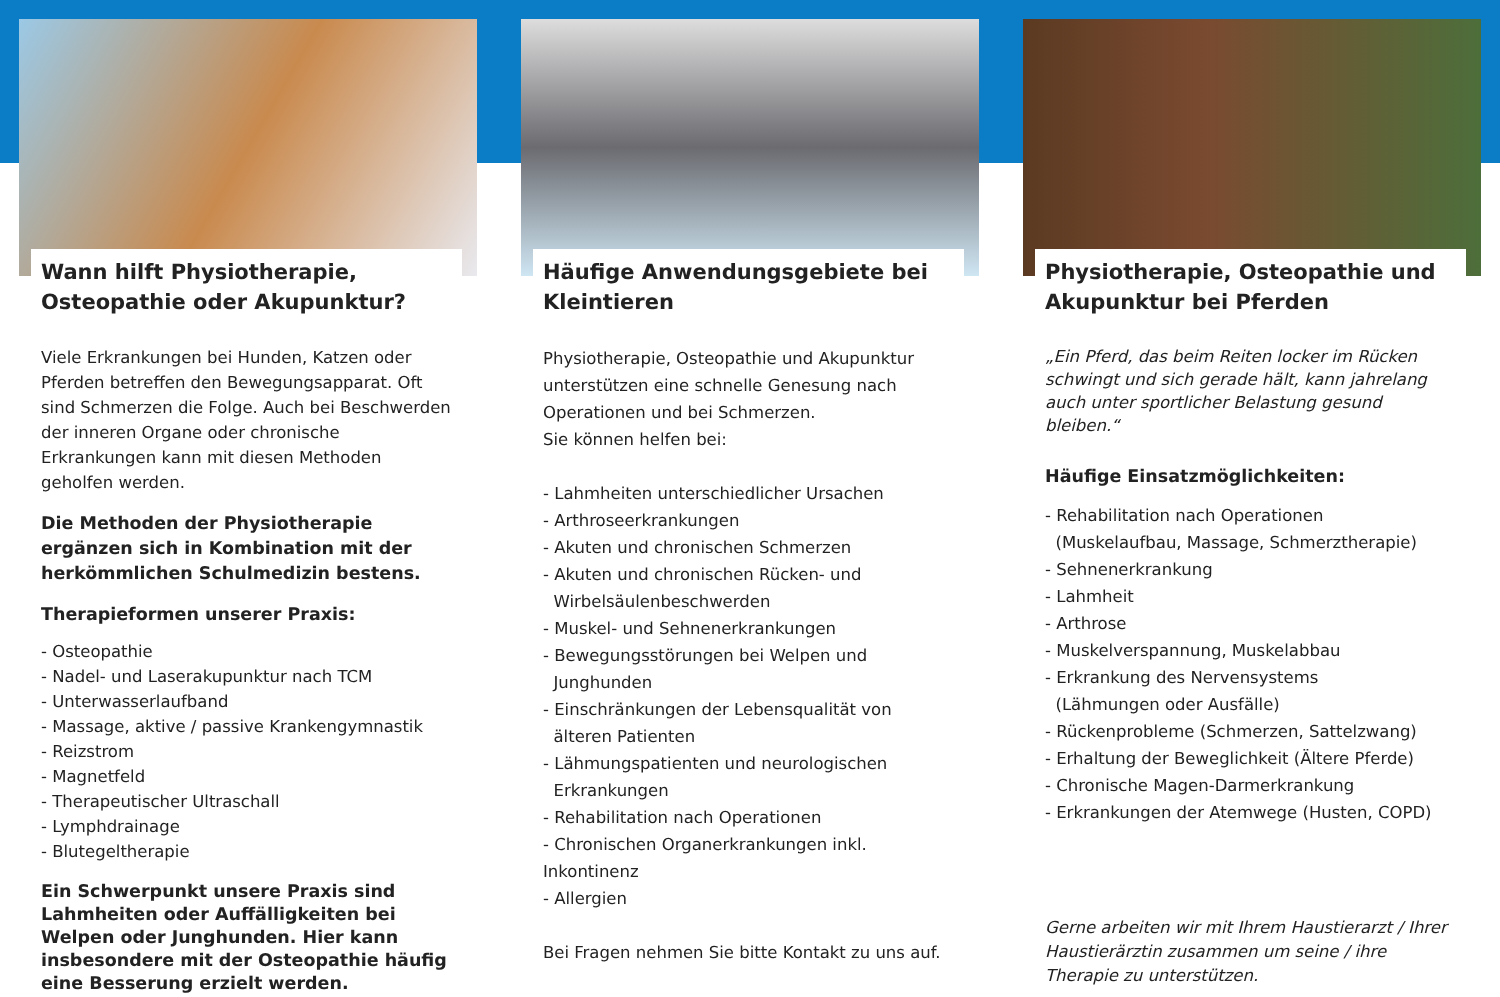Wann hilft Physiotherapie, Osteopathie oder Akupunktur?
Viele Erkrankungen bei Hunden, Katzen oder Pferden betreffen den Bewegungsapparat. Oft sind Schmerzen die Folge. Auch bei Beschwerden der inneren Organe oder chronische Erkrankungen kann mit diesen Methoden geholfen werden.
Die Methoden der Physiotherapie ergänzen sich in Kombination mit der herkömmlichen Schulmedizin bestens.
Therapieformen unserer Praxis:
- Osteopathie
- Nadel- und Laserakupunktur nach TCM
- Unterwasserlaufband
- Massage, aktive / passive Krankengymnastik
- Reizstrom
- Magnetfeld
- Therapeutischer Ultraschall
- Lymphdrainage
- Blutegeltherapie
Ein Schwerpunkt unsere Praxis sind Lahmheiten oder Auffälligkeiten bei Welpen oder Junghunden. Hier kann insbesondere mit der Osteopathie häufig eine Besserung erzielt werden.
Häufige Anwendungsgebiete bei Kleintieren
Physiotherapie, Osteopathie und Akupunktur unterstützen eine schnelle Genesung nach Operationen und bei Schmerzen.
Sie können helfen bei:
- Lahmheiten unterschiedlicher Ursachen
- Arthroseerkrankungen
- Akuten und chronischen Schmerzen
- Akuten und chronischen Rücken- und
Wirbelsäulenbeschwerden
- Muskel- und Sehnenerkrankungen
- Bewegungsstörungen bei Welpen und
Junghunden
- Einschränkungen der Lebensqualität von
älteren Patienten
- Lähmungspatienten und neurologischen
Erkrankungen
- Rehabilitation nach Operationen
- Chronischen Organerkrankungen inkl. Inkontinenz
- Allergien
Bei Fragen nehmen Sie bitte Kontakt zu uns auf.
Physiotherapie, Osteopathie und Akupunktur bei Pferden
„Ein Pferd, das beim Reiten locker im Rücken schwingt und sich gerade hält, kann jahrelang auch unter sportlicher Belastung gesund bleiben.“
Häufige Einsatzmöglichkeiten:
- Rehabilitation nach Operationen
(Muskelaufbau, Massage, Schmerztherapie)
- Sehnenerkrankung
- Lahmheit
- Arthrose
- Muskelverspannung, Muskelabbau
- Erkrankung des Nervensystems
(Lähmungen oder Ausfälle)
- Rückenprobleme (Schmerzen, Sattelzwang)
- Erhaltung der Beweglichkeit (Ältere Pferde)
- Chronische Magen-Darmerkrankung
- Erkrankungen der Atemwege (Husten, COPD)
Gerne arbeiten wir mit Ihrem Haustierarzt / Ihrer Haustierärztin zusammen um seine / ihre Therapie zu unterstützen.